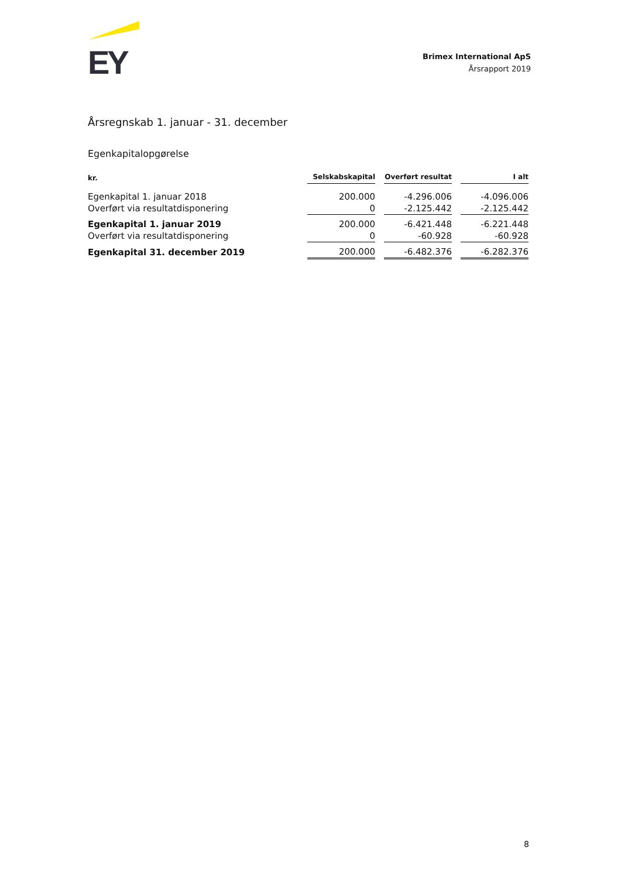EY
Brimex International ApS
Årsrapport 2019
Årsregnskab 1. januar - 31. december
Egenkapitalopgørelse
| kr. | Selskabskapital | | Overført resultat | | I alt |
| Egenkapital 1. januar 2018 | 200.000 | | -4.296.006 | | -4.096.006 |
| Overført via resultatdisponering | 0 | | -2.125.442 | | -2.125.442 |
| Egenkapital 1. januar 2019 | 200.000 | | -6.421.448 | | -6.221.448 |
| Overført via resultatdisponering | 0 | | -60.928 | | -60.928 |
| Egenkapital 31. december 2019 | 200.000 | | -6.482.376 | | -6.282.376 |
8